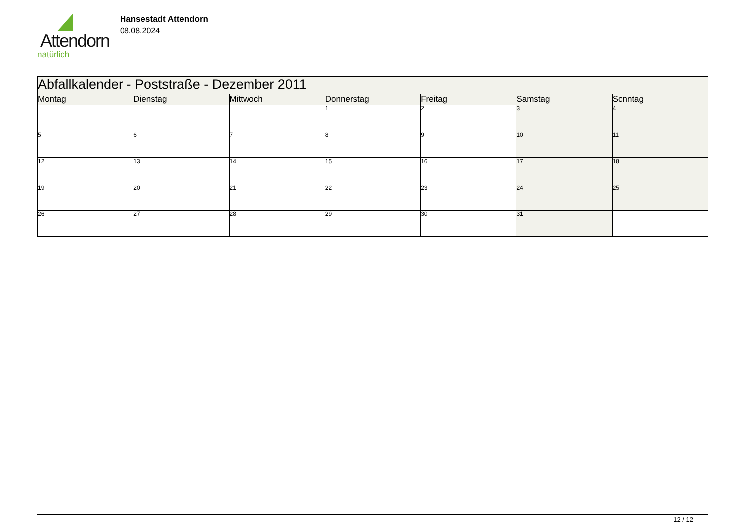Attendorn
natürlich
Hansestadt Attendorn
08.08.2024
| Abfallkalender - Poststraße - Dezember 2011 | | | | | | |
| Montag | Dienstag | Mittwoch | Donnerstag | Freitag | Samstag | Sonntag |
| | | | 1 | 2 | 3 | 4 |
| 5 | 6 | 7 | 8 | 9 | 10 | 11 |
| 12 | 13 | 14 | 15 | 16 | 17 | 18 |
| 19 | 20 | 21 | 22 | 23 | 24 | 25 |
| 26 | 27 | 28 | 29 | 30 | 31 | |
12 / 12